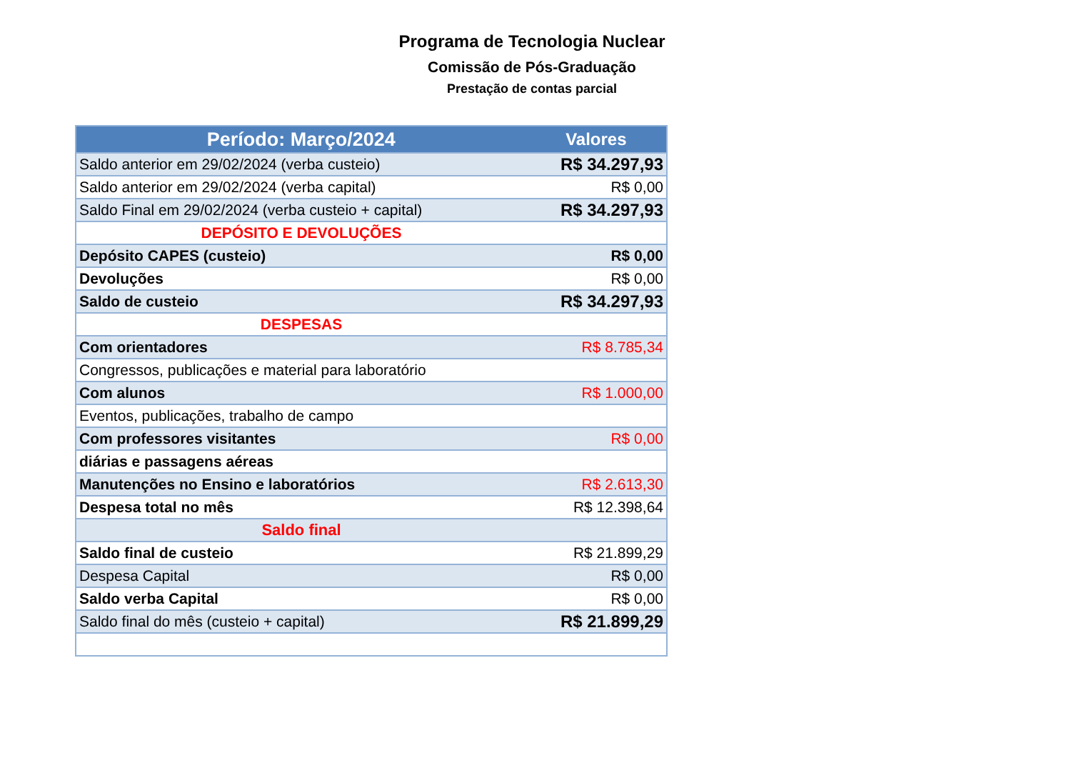Programa de Tecnologia Nuclear
Comissão de Pós-Graduação
Prestação de contas parcial
| Período: Março/2024 | Valores |
| --- | --- |
| Saldo anterior em 29/02/2024 (verba custeio) | R$ 34.297,93 |
| Saldo anterior em 29/02/2024 (verba capital) | R$ 0,00 |
| Saldo Final em 29/02/2024 (verba custeio + capital) | R$ 34.297,93 |
| DEPÓSITO E DEVOLUÇÕES | |
| Depósito CAPES (custeio) | R$ 0,00 |
| Devoluções | R$ 0,00 |
| Saldo de custeio | R$ 34.297,93 |
| DESPESAS | |
| Com orientadores | R$ 8.785,34 |
| Congressos, publicações e material para laboratório | |
| Com alunos | R$ 1.000,00 |
| Eventos, publicações, trabalho de campo | |
| Com professores visitantes | R$ 0,00 |
| diárias e passagens aéreas | |
| Manutenções no Ensino e laboratórios | R$ 2.613,30 |
| Despesa total no mês | R$ 12.398,64 |
| Saldo final | |
| Saldo final de custeio | R$ 21.899,29 |
| Despesa Capital | R$ 0,00 |
| Saldo verba Capital | R$ 0,00 |
| Saldo final do mês (custeio + capital) | R$ 21.899,29 |